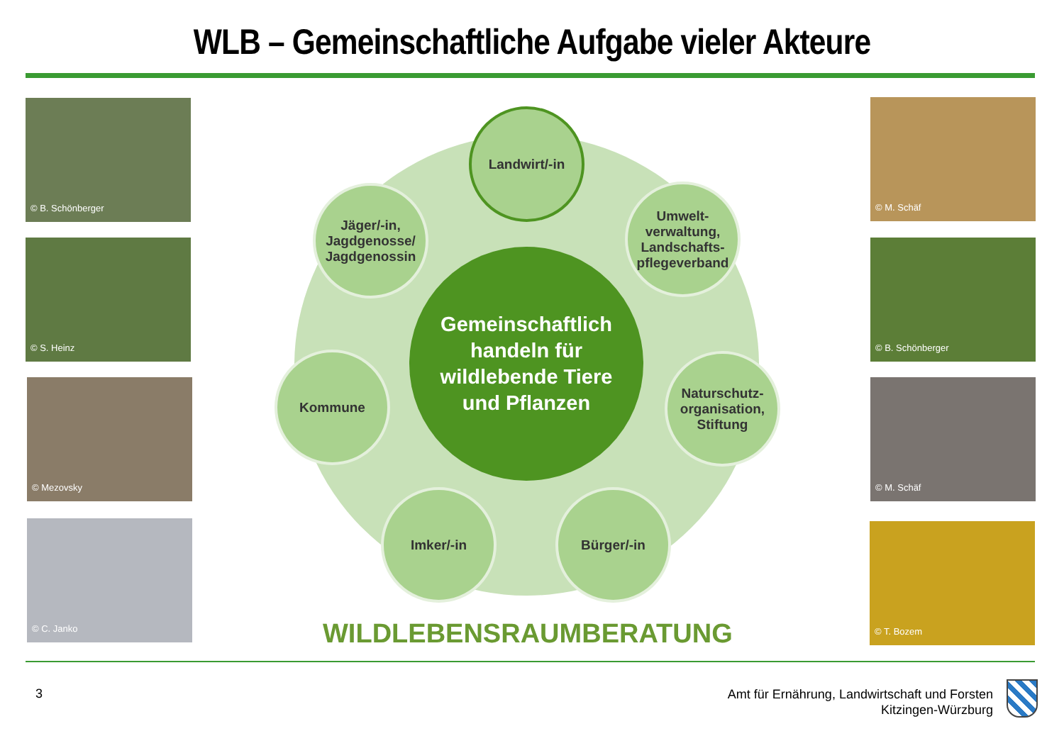WLB – Gemeinschaftliche Aufgabe vieler Akteure
© B. Schönberger
© S. Heinz
© Mezovsky
© C. Janko
© M. Schäf
© B. Schönberger
© M. Schäf
© T. Bozem
Landwirt/-in
Jäger/-in, Jagdgenosse/ Jagdgenossin
Umwelt-verwaltung, Landschafts-pflegeverband
Kommune
Naturschutz-organisation, Stiftung
Imker/-in Bürger/-in
Gemeinschaftlich
handeln für
wildlebende Tiere
und Pflanzen
WILDLEBENSRAUMBERATUNG
3
Amt für Ernährung, Landwirtschaft und Forsten
Kitzingen-Würzburg